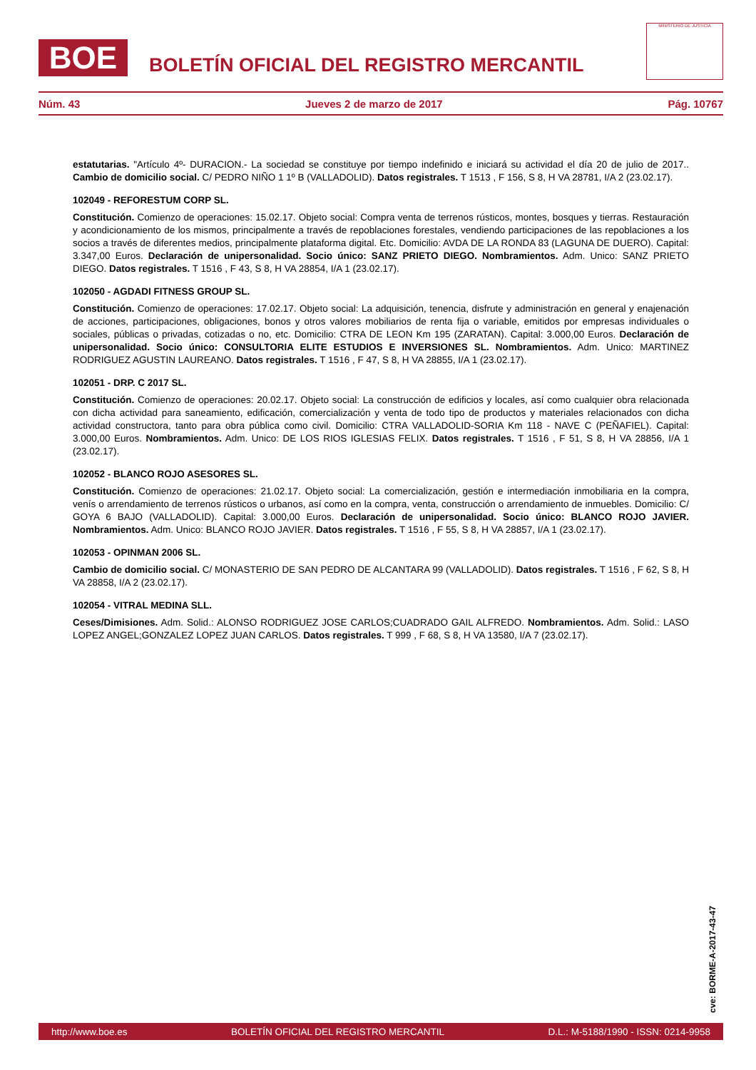BOE
BOLETÍN OFICIAL DEL REGISTRO MERCANTIL
MINISTERIO DE JUSTICIA
Núm. 43 Jueves 2 de marzo de 2017 Pág. 10767
estatutarias. "Artículo 4º- DURACION.- La sociedad se constituye por tiempo indefinido e iniciará su actividad el día 20 de julio de 2017.. Cambio de domicilio social. C/ PEDRO NIÑO 1 1º B (VALLADOLID). Datos registrales. T 1513 , F 156, S 8, H VA 28781, I/A 2 (23.02.17).
102049 - REFORESTUM CORP SL.
Constitución. Comienzo de operaciones: 15.02.17. Objeto social: Compra venta de terrenos rústicos, montes, bosques y tierras. Restauración y acondicionamiento de los mismos, principalmente a través de repoblaciones forestales, vendiendo participaciones de las repoblaciones a los socios a través de diferentes medios, principalmente plataforma digital. Etc. Domicilio: AVDA DE LA RONDA 83 (LAGUNA DE DUERO). Capital: 3.347,00 Euros. Declaración de unipersonalidad. Socio único: SANZ PRIETO DIEGO. Nombramientos. Adm. Unico: SANZ PRIETO DIEGO. Datos registrales. T 1516 , F 43, S 8, H VA 28854, I/A 1 (23.02.17).
102050 - AGDADI FITNESS GROUP SL.
Constitución. Comienzo de operaciones: 17.02.17. Objeto social: La adquisición, tenencia, disfrute y administración en general y enajenación de acciones, participaciones, obligaciones, bonos y otros valores mobiliarios de renta fija o variable, emitidos por empresas individuales o sociales, públicas o privadas, cotizadas o no, etc. Domicilio: CTRA DE LEON Km 195 (ZARATAN). Capital: 3.000,00 Euros. Declaración de unipersonalidad. Socio único: CONSULTORIA ELITE ESTUDIOS E INVERSIONES SL. Nombramientos. Adm. Unico: MARTINEZ RODRIGUEZ AGUSTIN LAUREANO. Datos registrales. T 1516 , F 47, S 8, H VA 28855, I/A 1 (23.02.17).
102051 - DRP. C 2017 SL.
Constitución. Comienzo de operaciones: 20.02.17. Objeto social: La construcción de edificios y locales, así como cualquier obra relacionada con dicha actividad para saneamiento, edificación, comercialización y venta de todo tipo de productos y materiales relacionados con dicha actividad constructora, tanto para obra pública como civil. Domicilio: CTRA VALLADOLID-SORIA Km 118 - NAVE C (PEÑAFIEL). Capital: 3.000,00 Euros. Nombramientos. Adm. Unico: DE LOS RIOS IGLESIAS FELIX. Datos registrales. T 1516 , F 51, S 8, H VA 28856, I/A 1 (23.02.17).
102052 - BLANCO ROJO ASESORES SL.
Constitución. Comienzo de operaciones: 21.02.17. Objeto social: La comercialización, gestión e intermediación inmobiliaria en la compra, venís o arrendamiento de terrenos rústicos o urbanos, así como en la compra, venta, construcción o arrendamiento de inmuebles. Domicilio: C/ GOYA 6 BAJO (VALLADOLID). Capital: 3.000,00 Euros. Declaración de unipersonalidad. Socio único: BLANCO ROJO JAVIER. Nombramientos. Adm. Unico: BLANCO ROJO JAVIER. Datos registrales. T 1516 , F 55, S 8, H VA 28857, I/A 1 (23.02.17).
102053 - OPINMAN 2006 SL.
Cambio de domicilio social. C/ MONASTERIO DE SAN PEDRO DE ALCANTARA 99 (VALLADOLID). Datos registrales. T 1516 , F 62, S 8, H VA 28858, I/A 2 (23.02.17).
102054 - VITRAL MEDINA SLL.
Ceses/Dimisiones. Adm. Solid.: ALONSO RODRIGUEZ JOSE CARLOS;CUADRADO GAIL ALFREDO. Nombramientos. Adm. Solid.: LASO LOPEZ ANGEL;GONZALEZ LOPEZ JUAN CARLOS. Datos registrales. T 999 , F 68, S 8, H VA 13580, I/A 7 (23.02.17).
cve: BORME-A-2017-43-47
http://www.boe.es BOLETÍN OFICIAL DEL REGISTRO MERCANTIL D.L.: M-5188/1990 - ISSN: 0214-9958